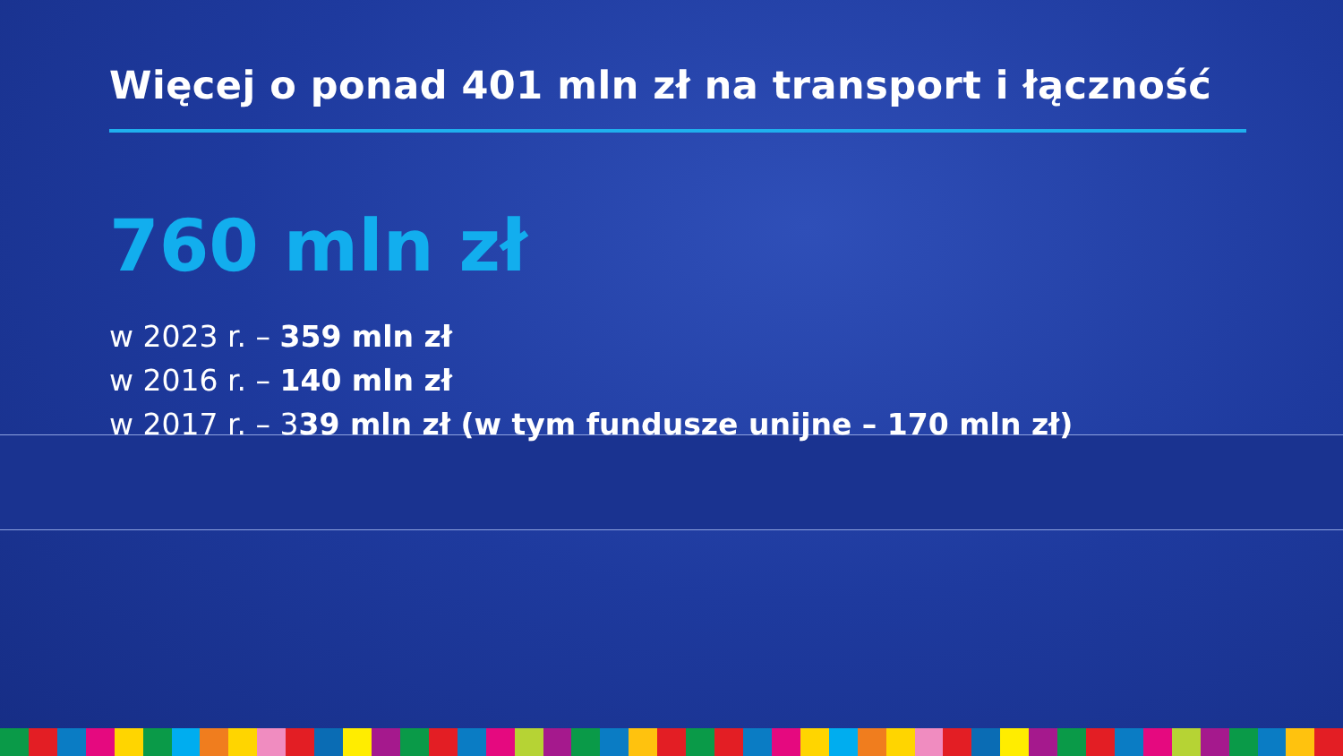Więcej o ponad 401 mln zł na transport i łączność
760 mln zł
w 2023 r. – 359 mln zł
w 2016 r. – 140 mln zł
w 2017 r. – 339 mln zł (w tym fundusze unijne – 170 mln zł)